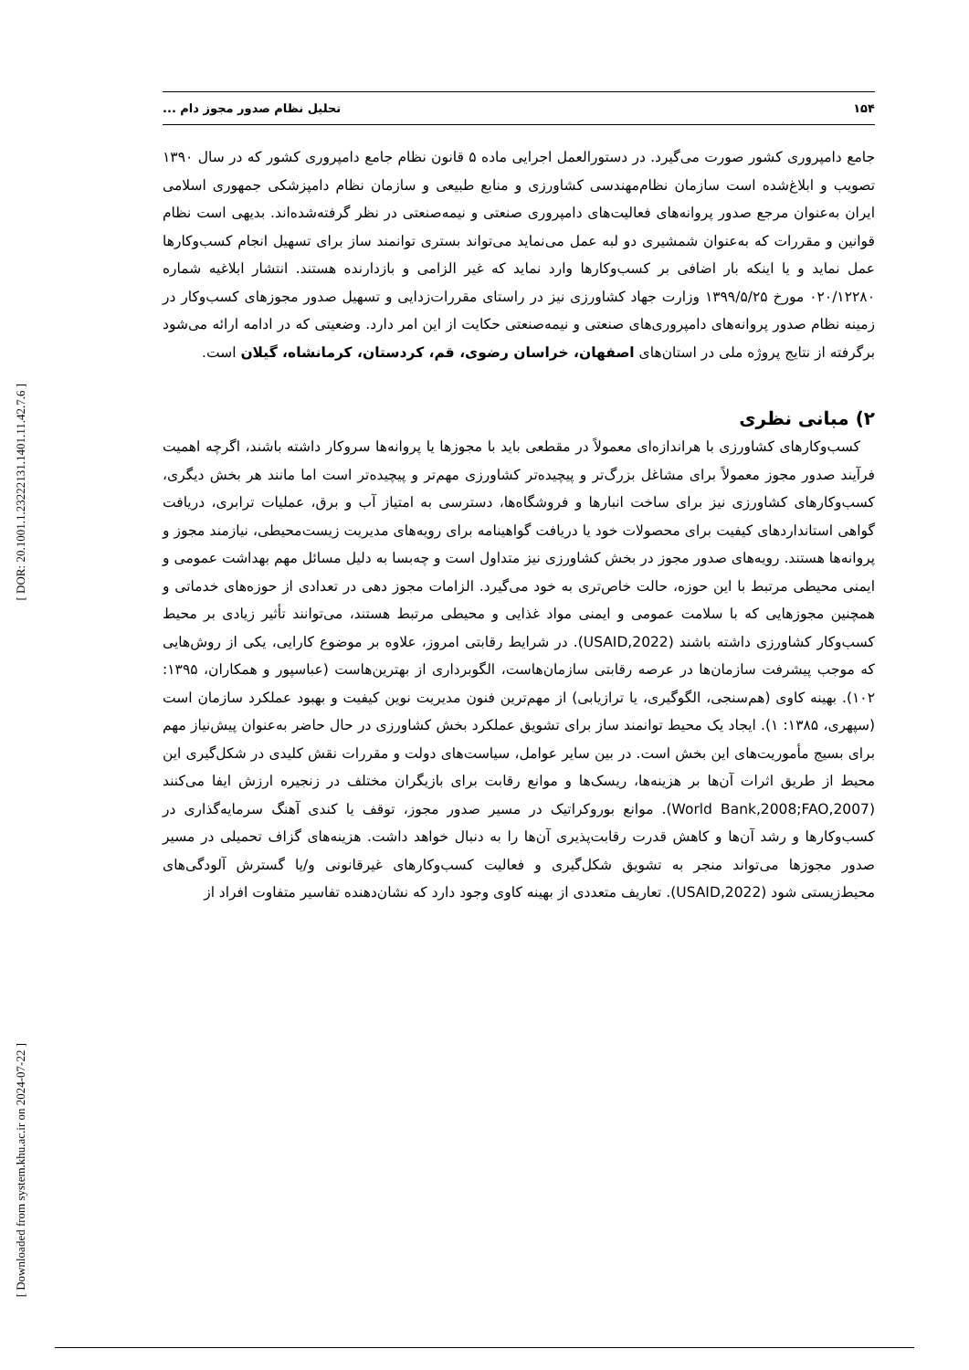۱۵۴ تحلیل نظام صدور مجوز دام ...
جامع دامپروری کشور صورت می‌گیرد. در دستورالعمل اجرایی ماده ۵ قانون نظام جامع دامپروری کشور که در سال ۱۳۹۰ تصویب و ابلاغ‌شده است سازمان نظام‌مهندسی کشاورزی و منابع طبیعی و سازمان نظام دامپزشکی جمهوری اسلامی ایران به‌عنوان مرجع صدور پروانه‌های فعالیت‌های دامپروری صنعتی و نیمه‌صنعتی در نظر گرفته‌شده‌اند. بدیهی است نظام قوانین و مقررات که به‌عنوان شمشیری دو لبه عمل می‌نماید می‌تواند بستری توانمند ساز برای تسهیل انجام کسب‌وکارها عمل نماید و یا اینکه بار اضافی بر کسب‌وکارها وارد نماید که غیر الزامی و بازدارنده هستند. انتشار ابلاغیه شماره ۰۲۰/۱۲۲۸۰ مورخ ۱۳۹۹/۵/۲۵ وزارت جهاد کشاورزی نیز در راستای مقررات‌زدایی و تسهیل صدور مجوزهای کسب‌وکار در زمینه نظام صدور پروانه‌های دامپروری‌های صنعتی و نیمه‌صنعتی حکایت از این امر دارد. وضعیتی که در ادامه ارائه می‌شود برگرفته از نتایج پروژه ملی در استان‌های اصفهان، خراسان رضوی، قم، کردستان، کرمانشاه، گیلان است.
۲) مبانی نظری
کسب‌وکارهای کشاورزی با هراندازه‌ای معمولاً در مقطعی باید با مجوزها یا پروانه‌ها سروکار داشته باشند، اگرچه اهمیت فرآیند صدور مجوز معمولاً برای مشاغل بزرگ‌تر و پیچیده‌تر کشاورزی مهم‌تر و پیچیده‌تر است اما مانند هر بخش دیگری، کسب‌وکارهای کشاورزی نیز برای ساخت انبارها و فروشگاه‌ها، دسترسی به امتیاز آب و برق، عملیات ترابری، دریافت گواهی استانداردهای کیفیت برای محصولات خود یا دریافت گواهینامه برای رویه‌های مدیریت زیست‌محیطی، نیازمند مجوز و پروانه‌ها هستند. رویه‌های صدور مجوز در بخش کشاورزی نیز متداول است و چه‌بسا به دلیل مسائل مهم بهداشت عمومی و ایمنی محیطی مرتبط با این حوزه، حالت خاص‌تری به خود می‌گیرد. الزامات مجوز دهی در تعدادی از حوزه‌های خدماتی و همچنین مجوزهایی که با سلامت عمومی و ایمنی مواد غذایی و محیطی مرتبط هستند، می‌توانند تأثیر زیادی بر محیط کسب‌وکار کشاورزی داشته باشند (USAID,2022). در شرایط رقابتی امروز، علاوه بر موضوع کارایی، یکی از روش‌هایی که موجب پیشرفت سازمان‌ها در عرصه رقابتی سازمان‌هاست، الگوبرداری از بهترین‌هاست (عباسپور و همکاران، ۱۳۹۵: ۱۰۲). بهینه کاوی (هم‌سنجی، الگوگیری، یا ترازیابی) از مهم‌ترین فنون مدیریت نوین کیفیت و بهبود عملکرد سازمان است (سپهری، ۱۳۸۵: ۱). ایجاد یک محیط توانمند ساز برای تشویق عملکرد بخش کشاورزی در حال حاضر به‌عنوان پیش‌نیاز مهم برای بسیج مأموریت‌های این بخش است. در بین سایر عوامل، سیاست‌های دولت و مقررات نقش کلیدی در شکل‌گیری این محیط از طریق اثرات آن‌ها بر هزینه‌ها، ریسک‌ها و موانع رقابت برای بازیگران مختلف در زنجیره ارزش ایفا می‌کنند (World Bank,2008;FAO,2007). موانع بوروکراتیک در مسیر صدور مجوز، توقف یا کندی آهنگ سرمایه‌گذاری در کسب‌وکارها و رشد آن‌ها و کاهش قدرت رقابت‌پذیری آن‌ها را به دنبال خواهد داشت. هزینه‌های گزاف تحمیلی در مسیر صدور مجوزها می‌تواند منجر به تشویق شکل‌گیری و فعالیت کسب‌وکارهای غیرقانونی و/یا گسترش آلودگی‌های محیط‌زیستی شود (USAID,2022). تعاریف متعددی از بهینه کاوی وجود دارد که نشان‌دهنده تفاسیر متفاوت افراد از
[ DOR: 20.1001.1.23222131.1401.11.42.7.6 ]
[ Downloaded from system.khu.ac.ir on 2024-07-22 ]